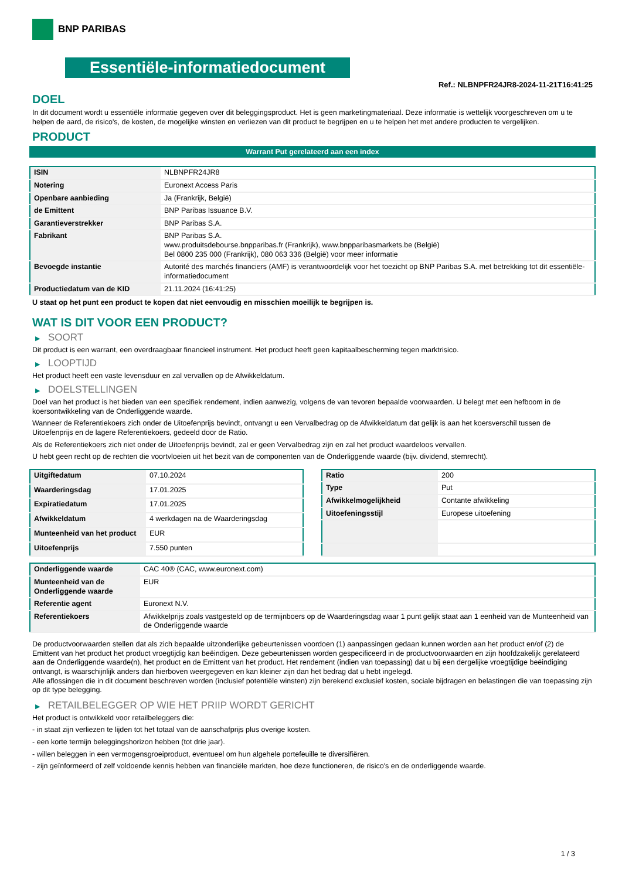BNP PARIBAS
Essentiële-informatiedocument
Ref.: NLBNPFR24JR8-2024-11-21T16:41:25
DOEL
In dit document wordt u essentiële informatie gegeven over dit beleggingsproduct. Het is geen marketingmateriaal. Deze informatie is wettelijk voorgeschreven om u te helpen de aard, de risico's, de kosten, de mogelijke winsten en verliezen van dit product te begrijpen en u te helpen het met andere producten te vergelijken.
PRODUCT
Warrant Put gerelateerd aan een index
| ISIN | NLBNPFR24JR8 |
| Notering | Euronext Access Paris |
| Openbare aanbieding | Ja (Frankrijk, België) |
| de Emittent | BNP Paribas Issuance B.V. |
| Garantieverstrekker | BNP Paribas S.A. |
| Fabrikant | BNP Paribas S.A. www.produitsdebourse.bnpparibas.fr (Frankrijk), www.bnpparibasmarkets.be (België) Bel 0800 235 000 (Frankrijk), 080 063 336 (België) voor meer informatie |
| Bevoegde instantie | Autorité des marchés financiers (AMF) is verantwoordelijk voor het toezicht op BNP Paribas S.A. met betrekking tot dit essentiële-informatiedocument |
| Productiedatum van de KID | 21.11.2024 (16:41:25) |
U staat op het punt een product te kopen dat niet eenvoudig en misschien moeilijk te begrijpen is.
WAT IS DIT VOOR EEN PRODUCT?
▶ SOORT
Dit product is een warrant, een overdraagbaar financieel instrument. Het product heeft geen kapitaalbescherming tegen marktrisico.
▶ LOOPTIJD
Het product heeft een vaste levensduur en zal vervallen op de Afwikkeldatum.
▶ DOELSTELLINGEN
Doel van het product is het bieden van een specifiek rendement, indien aanwezig, volgens de van tevoren bepaalde voorwaarden. U belegt met een hefboom in de koersontwikkeling van de Onderliggende waarde.
Wanneer de Referentiekoers zich onder de Uitoefenprijs bevindt, ontvangt u een Vervalbedrag op de Afwikkeldatum dat gelijk is aan het koersverschil tussen de Uitoefenprijs en de lagere Referentiekoers, gedeeld door de Ratio.
Als de Referentiekoers zich niet onder de Uitoefenprijs bevindt, zal er geen Vervalbedrag zijn en zal het product waardeloos vervallen.
U hebt geen recht op de rechten die voortvloeien uit het bezit van de componenten van de Onderliggende waarde (bijv. dividend, stemrecht).
| Uitgiftedatum | 07.10.2024 |
| Waarderingsdag | 17.01.2025 |
| Expiratiedatum | 17.01.2025 |
| Afwikkeldatum | 4 werkdagen na de Waarderingsdag |
| Munteenheid van het product | EUR |
| Uitoefenprijs | 7.550 punten |
| Ratio | 200 |
| Type | Put |
| Afwikkelmogelijkheid | Contante afwikkeling |
| Uitoefeningsstijl | Europese uitoefening |
| Onderliggende waarde | CAC 40® (CAC, www.euronext.com) |
| Munteenheid van de Onderliggende waarde | EUR |
| Referentie agent | Euronext N.V. |
| Referentiekoers | Afwikkelprijs zoals vastgesteld op de termijnboers op de Waarderingsdag waar 1 punt gelijk staat aan 1 eenheid van de Munteenheid van de Onderliggende waarde |
De productvoorwaarden stellen dat als zich bepaalde uitzonderlijke gebeurtenissen voordoen (1) aanpassingen gedaan kunnen worden aan het product en/of (2) de Emittent van het product het product vroegtijdig kan beëindigen. Deze gebeurtenissen worden gespecificeerd in de productvoorwaarden en zijn hoofdzakelijk gerelateerd aan de Onderliggende waarde(n), het product en de Emittent van het product. Het rendement (indien van toepassing) dat u bij een dergelijke vroegtijdige beëindiging ontvangt, is waarschijnlijk anders dan hierboven weergegeven en kan kleiner zijn dan het bedrag dat u hebt ingelegd.
Alle aflossingen die in dit document beschreven worden (inclusief potentiële winsten) zijn berekend exclusief kosten, sociale bijdragen en belastingen die van toepassing zijn op dit type belegging.
▶ RETAILBELEGGER OP WIE HET PRIIP WORDT GERICHT
Het product is ontwikkeld voor retailbeleggers die:
- in staat zijn verliezen te lijden tot het totaal van de aanschafprijs plus overige kosten.
- een korte termijn beleggingshorizon hebben (tot drie jaar).
- willen beleggen in een vermogensgroeiproduct, eventueel om hun algehele portefeuille te diversifiëren.
- zijn geïnformeerd of zelf voldoende kennis hebben van financiële markten, hoe deze functioneren, de risico's en de onderliggende waarde.
1 / 3